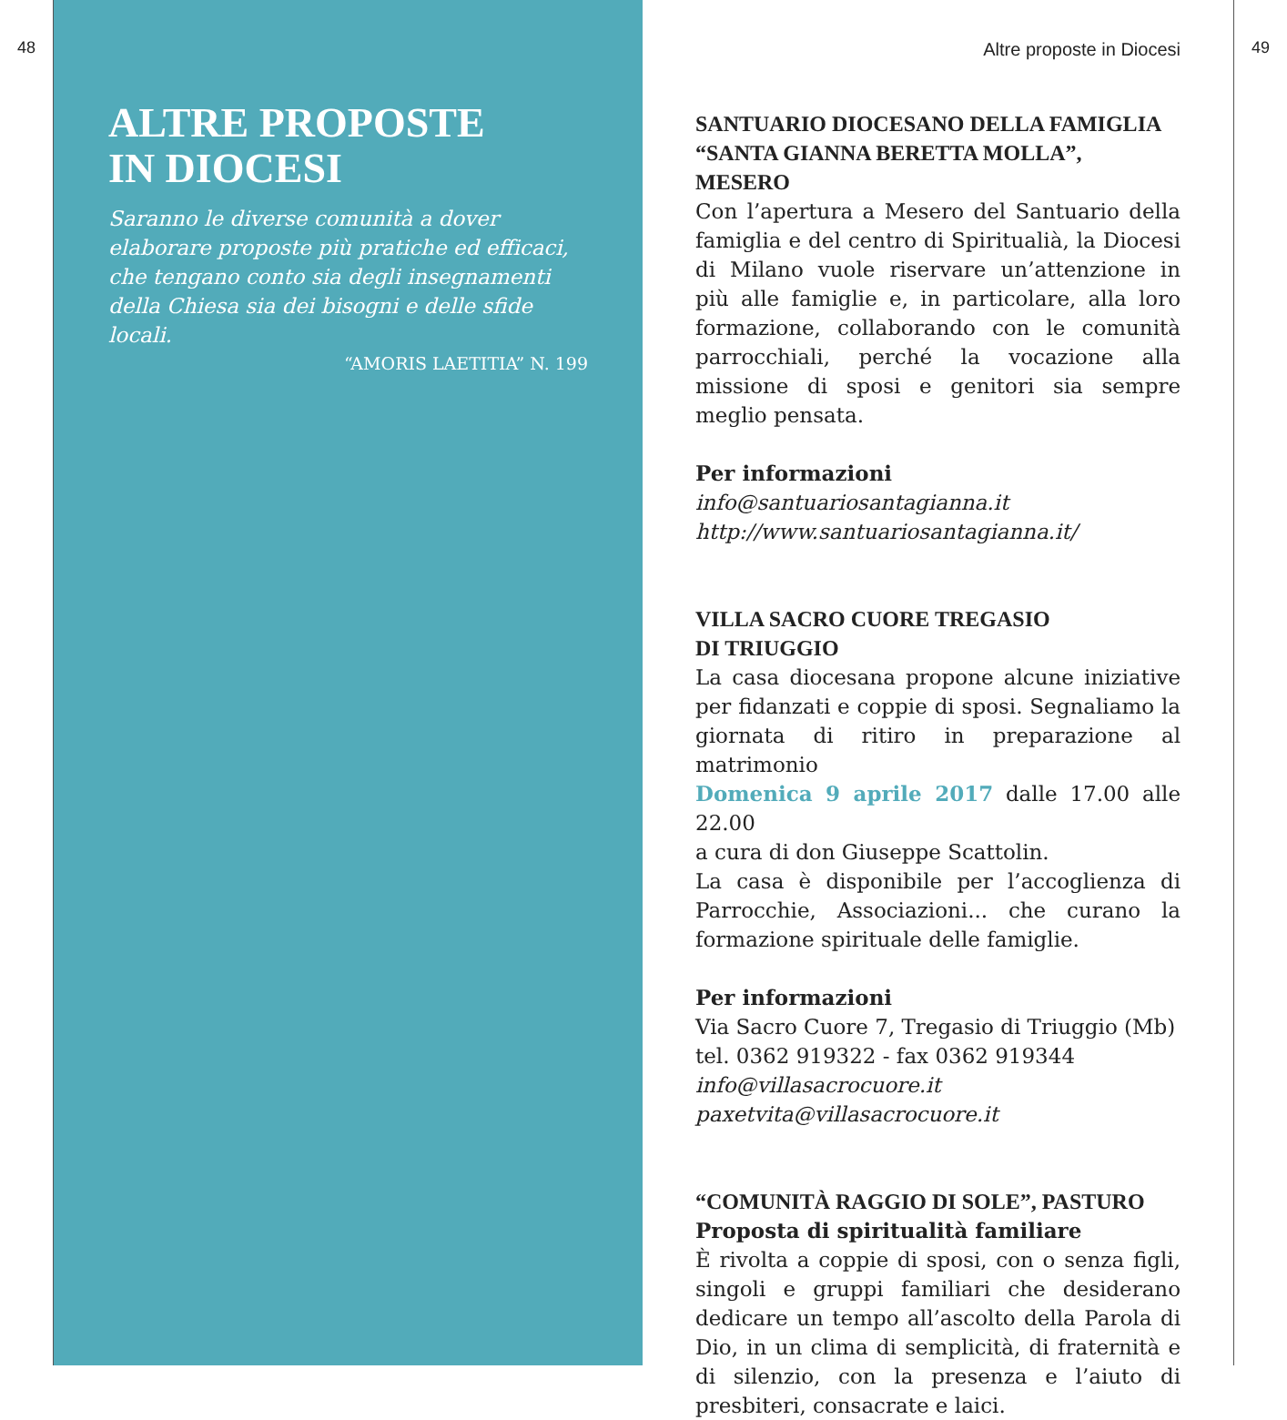48
ALTRE PROPOSTE
IN DIOCESI
Saranno le diverse comunità a dover elaborare proposte più pratiche ed efficaci, che tengano conto sia degli insegnamenti della Chiesa sia dei bisogni e delle sfide locali.
“AMORIS LAETITIA” N. 199
Altre proposte in Diocesi
SANTUARIO DIOCESANO DELLA FAMIGLIA “SANTA GIANNA BERETTA MOLLA”, MESERO
Con l’apertura a Mesero del Santuario della famiglia e del centro di Spiritualià, la Diocesi di Milano vuole riservare un’attenzione in più alle famiglie e, in particolare, alla loro formazione, collaborando con le comunità parrocchiali, perché la vocazione alla missione di sposi e genitori sia sempre meglio pensata.
Per informazioni
info@santuariosantagianna.it
http://www.santuariosantagianna.it/
VILLA SACRO CUORE TREGASIO
DI TRIUGGIO
La casa diocesana propone alcune iniziative per fidanzati e coppie di sposi. Segnaliamo la giornata di ritiro in preparazione al matrimonio
Domenica 9 aprile 2017 dalle 17.00 alle 22.00
a cura di don Giuseppe Scattolin.
La casa è disponibile per l’accoglienza di Parrocchie, Associazioni... che curano la formazione spirituale delle famiglie.
Per informazioni
Via Sacro Cuore 7, Tregasio di Triuggio (Mb)
tel. 0362 919322 - fax 0362 919344
info@villasacrocuore.it
paxetvita@villasacrocuore.it
“COMUNITÀ RAGGIO DI SOLE”, PASTURO
Proposta di spiritualità familiare
È rivolta a coppie di sposi, con o senza figli, singoli e gruppi familiari che desiderano dedicare un tempo all’ascolto della Parola di Dio, in un clima di semplicità, di fraternità e di silenzio, con la presenza e l’aiuto di presbiteri, consacrate e laici.
49